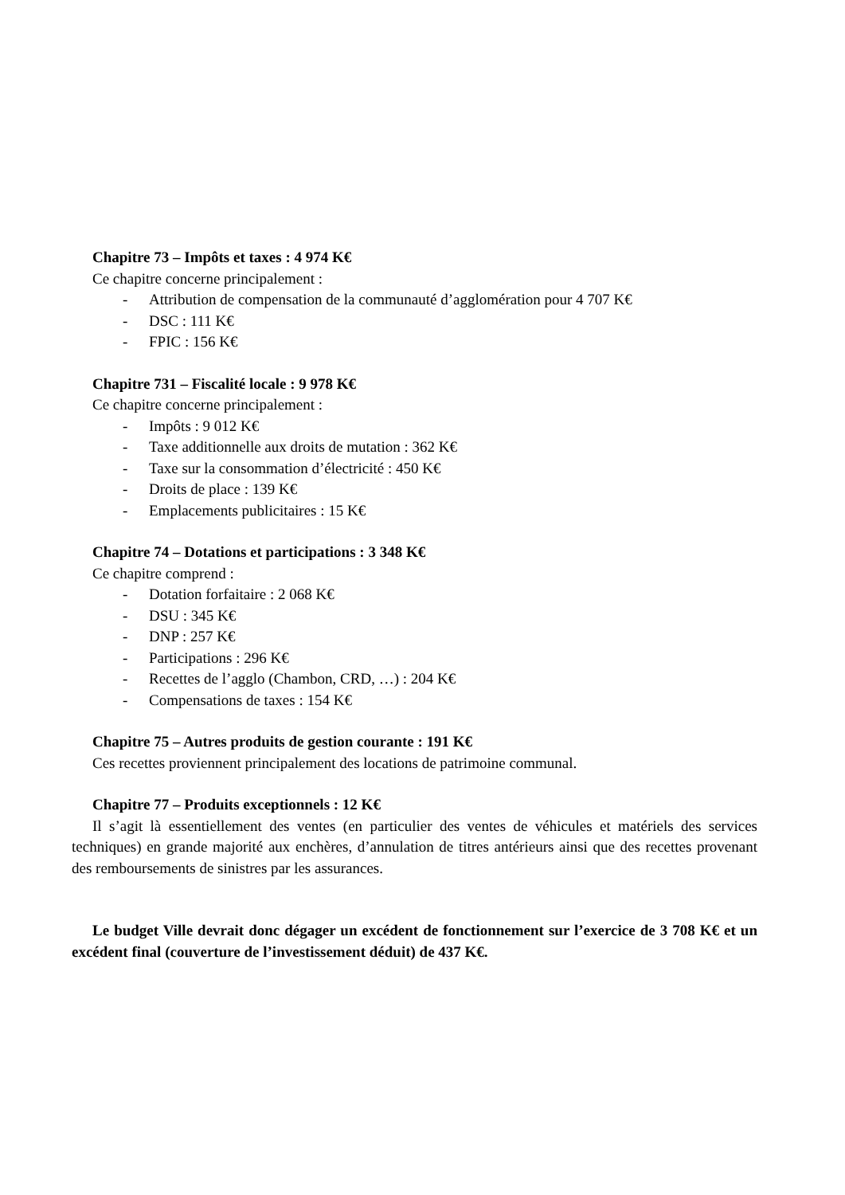Chapitre 73 – Impôts et taxes : 4 974 K€
Ce chapitre concerne principalement :
- Attribution de compensation de la communauté d’agglomération pour 4 707 K€
- DSC : 111 K€
- FPIC : 156 K€
Chapitre 731 – Fiscalité locale : 9 978 K€
Ce chapitre concerne principalement :
- Impôts : 9 012 K€
- Taxe additionnelle aux droits de mutation : 362 K€
- Taxe sur la consommation d’électricité : 450 K€
- Droits de place : 139 K€
- Emplacements publicitaires : 15 K€
Chapitre 74 – Dotations et participations : 3 348 K€
Ce chapitre comprend :
- Dotation forfaitaire : 2 068 K€
- DSU : 345 K€
- DNP : 257 K€
- Participations : 296 K€
- Recettes de l’agglo (Chambon, CRD, …) : 204 K€
- Compensations de taxes : 154 K€
Chapitre 75 – Autres produits de gestion courante : 191 K€
Ces recettes proviennent principalement des locations de patrimoine communal.
Chapitre 77 – Produits exceptionnels : 12 K€
Il s’agit là essentiellement des ventes (en particulier des ventes de véhicules et matériels des services techniques) en grande majorité aux enchères, d’annulation de titres antérieurs ainsi que des recettes provenant des remboursements de sinistres par les assurances.
Le budget Ville devrait donc dégager un excédent de fonctionnement sur l’exercice de 3 708 K€ et un excédent final (couverture de l’investissement déduit) de 437 K€.